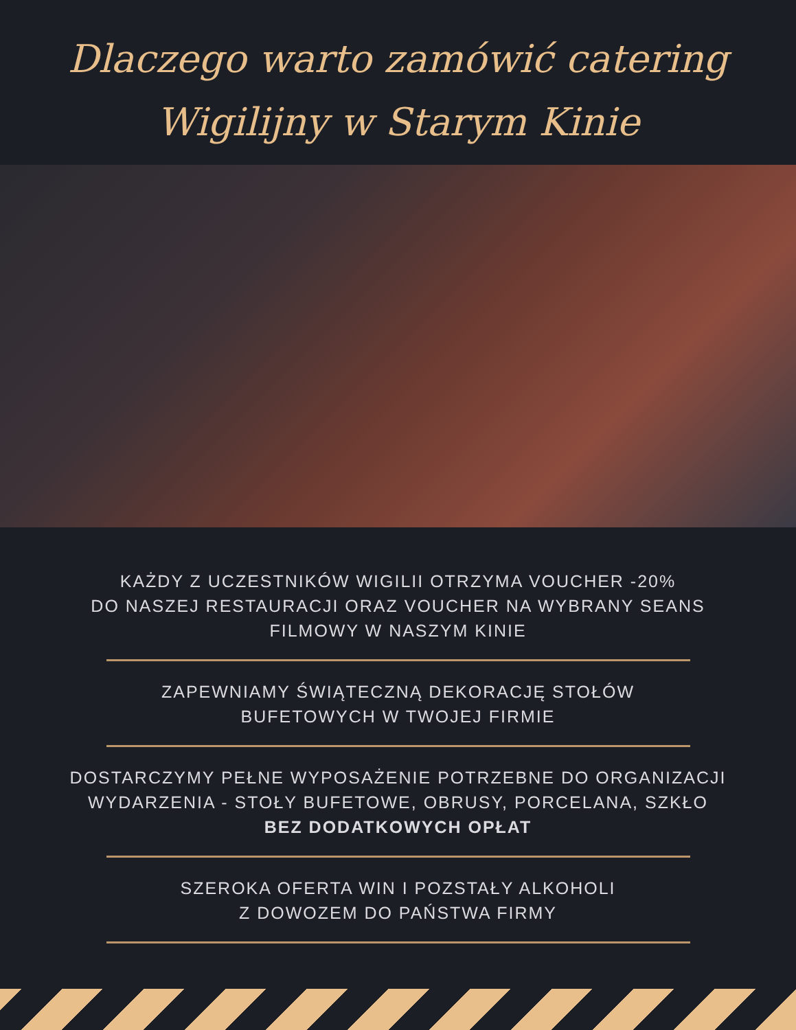Dlaczego warto zamówić catering Wigilijny w Starym Kinie
KAŻDY Z UCZESTNIKÓW WIGILII OTRZYMA VOUCHER -20%
DO NASZEJ RESTAURACJI ORAZ VOUCHER NA WYBRANY SEANS FILMOWY W NASZYM KINIE
ZAPEWNIAMY ŚWIĄTECZNĄ DEKORACJĘ STOŁÓW
BUFETOWYCH W TWOJEJ FIRMIE
DOSTARCZYMY PEŁNE WYPOSAŻENIE POTRZEBNE DO ORGANIZACJI WYDARZENIA - STOŁY BUFETOWE, OBRUSY, PORCELANA, SZKŁO BEZ DODATKOWYCH OPŁAT
SZEROKA OFERTA WIN I POZSTAŁY ALKOHOLI
Z DOWOZEM DO PAŃSTWA FIRMY